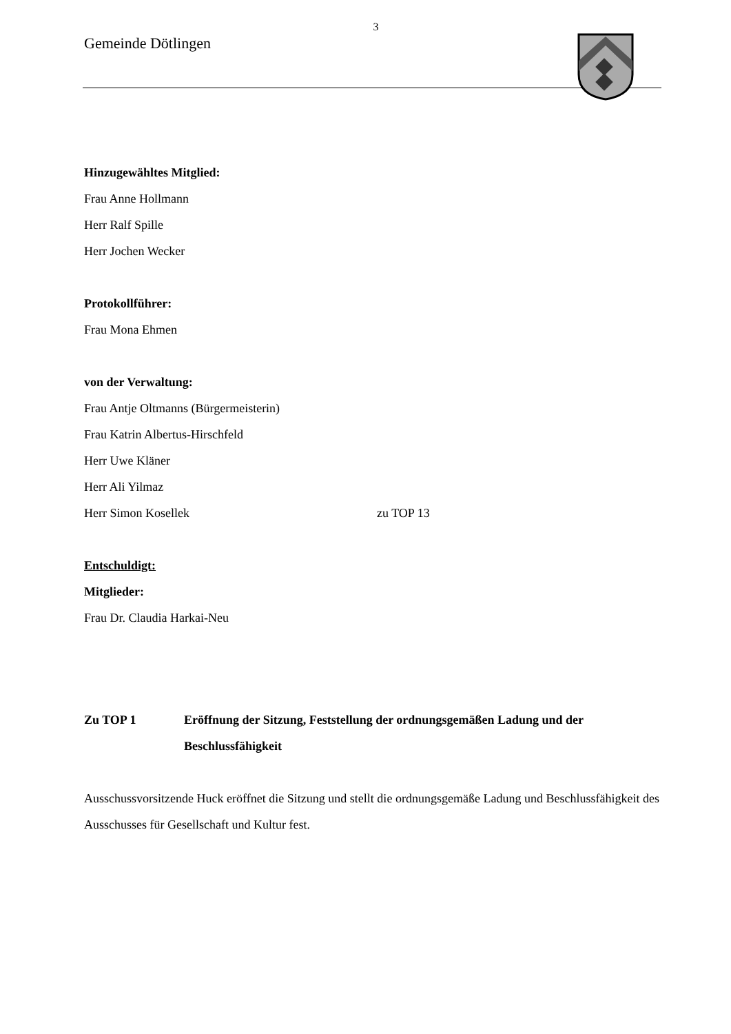3
Gemeinde Dötlingen
Hinzugewähltes Mitglied:
Frau Anne Hollmann
Herr Ralf Spille
Herr Jochen Wecker
Protokollführer:
Frau Mona Ehmen
von der Verwaltung:
Frau Antje Oltmanns (Bürgermeisterin)
Frau Katrin Albertus-Hirschfeld
Herr Uwe Kläner
Herr Ali Yilmaz
Herr Simon Kosellek zu TOP 13
Entschuldigt:
Mitglieder:
Frau Dr. Claudia Harkai-Neu
Zu TOP 1 Eröffnung der Sitzung, Feststellung der ordnungsgemäßen Ladung und der Beschlussfähigkeit
Ausschussvorsitzende Huck eröffnet die Sitzung und stellt die ordnungsgemäße Ladung und Beschlussfähigkeit des Ausschusses für Gesellschaft und Kultur fest.